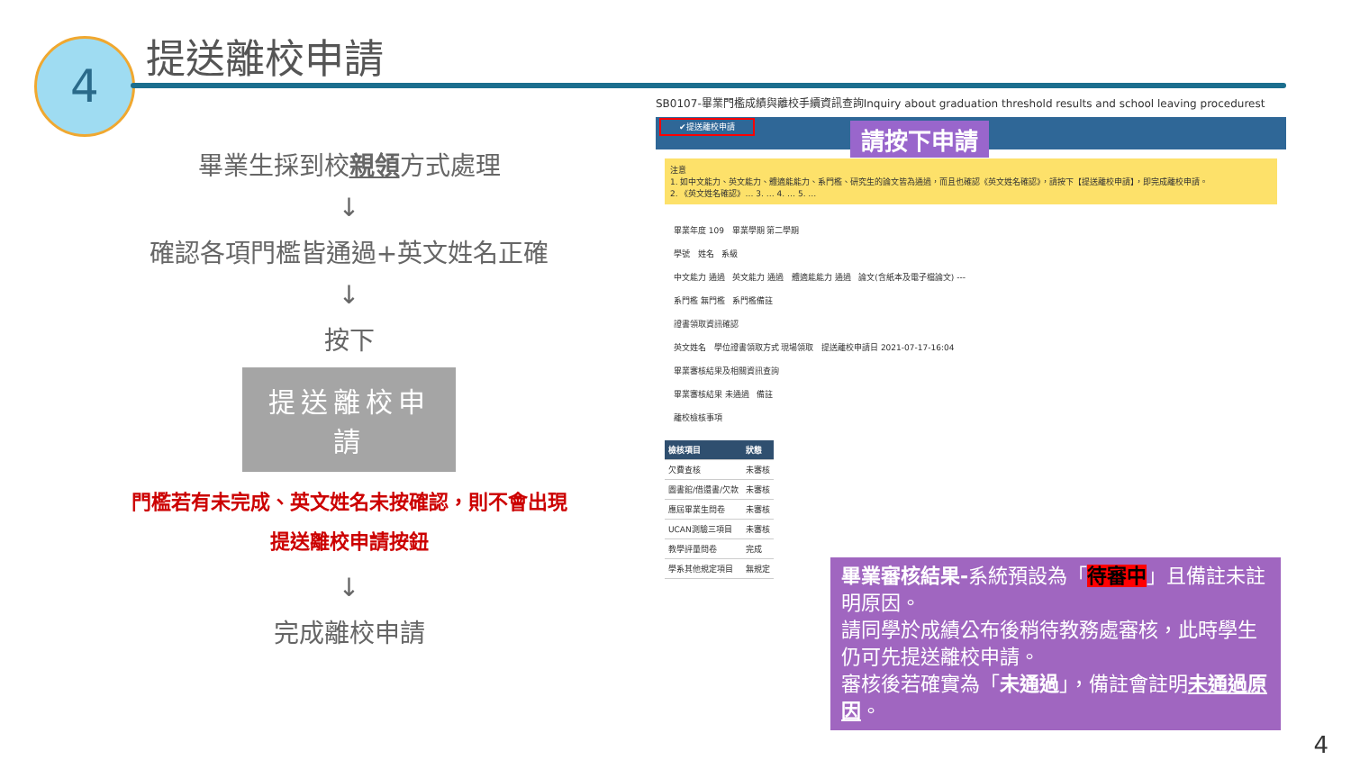4 提送離校申請
畢業生採到校親領方式處理
↓
確認各項門檻皆通過+英文姓名正確
↓
按下
提送離校申請
門檻若有未完成、英文姓名未按確認，則不會出現
提送離校申請按鈕
↓
完成離校申請
SB0107-畢業門檻成績與離校手續資訊查詢Inquiry about graduation threshold results and school leaving procedurest
✔提送離校申請
注意
1. 如中文能力、英文能力、體適能能力、系門檻、研究生的論文皆為通過，而且也確認《英文姓名確認》，請按下【提送離校申請】，即完成離校申請。
2. 《英文姓名確認》… 3. … 4. … 5. …
畢業年度 109 畢業學期 第二學期
學號 姓名 系級
中文能力 通過 英文能力 通過 體適能能力 通過 論文(含紙本及電子檔論文) ---
系門檻 無門檻 系門檻備註
證書領取資訊確認
英文姓名 學位證書領取方式 現場領取 提送離校申請日 2021-07-17-16:04
畢業審核結果及相關資訊查詢
畢業審核結果 未通過 備註
離校檢核事項
| 檢核項目 | 狀態 |
| --- | --- |
| 欠費查核 | 未審核 |
| 圖書館/借還書/欠款 | 未審核 |
| 應屆畢業生問卷 | 未審核 |
| UCAN測驗三項目 | 未審核 |
| 教學評量問卷 | 完成 |
| 學系其他規定項目 | 無規定 |
請按下申請
畢業審核結果-系統預設為「待審中」且備註未註明原因。
請同學於成績公布後稍待教務處審核，此時學生仍可先提送離校申請。
審核後若確實為「未通過」，備註會註明未通過原因。
4